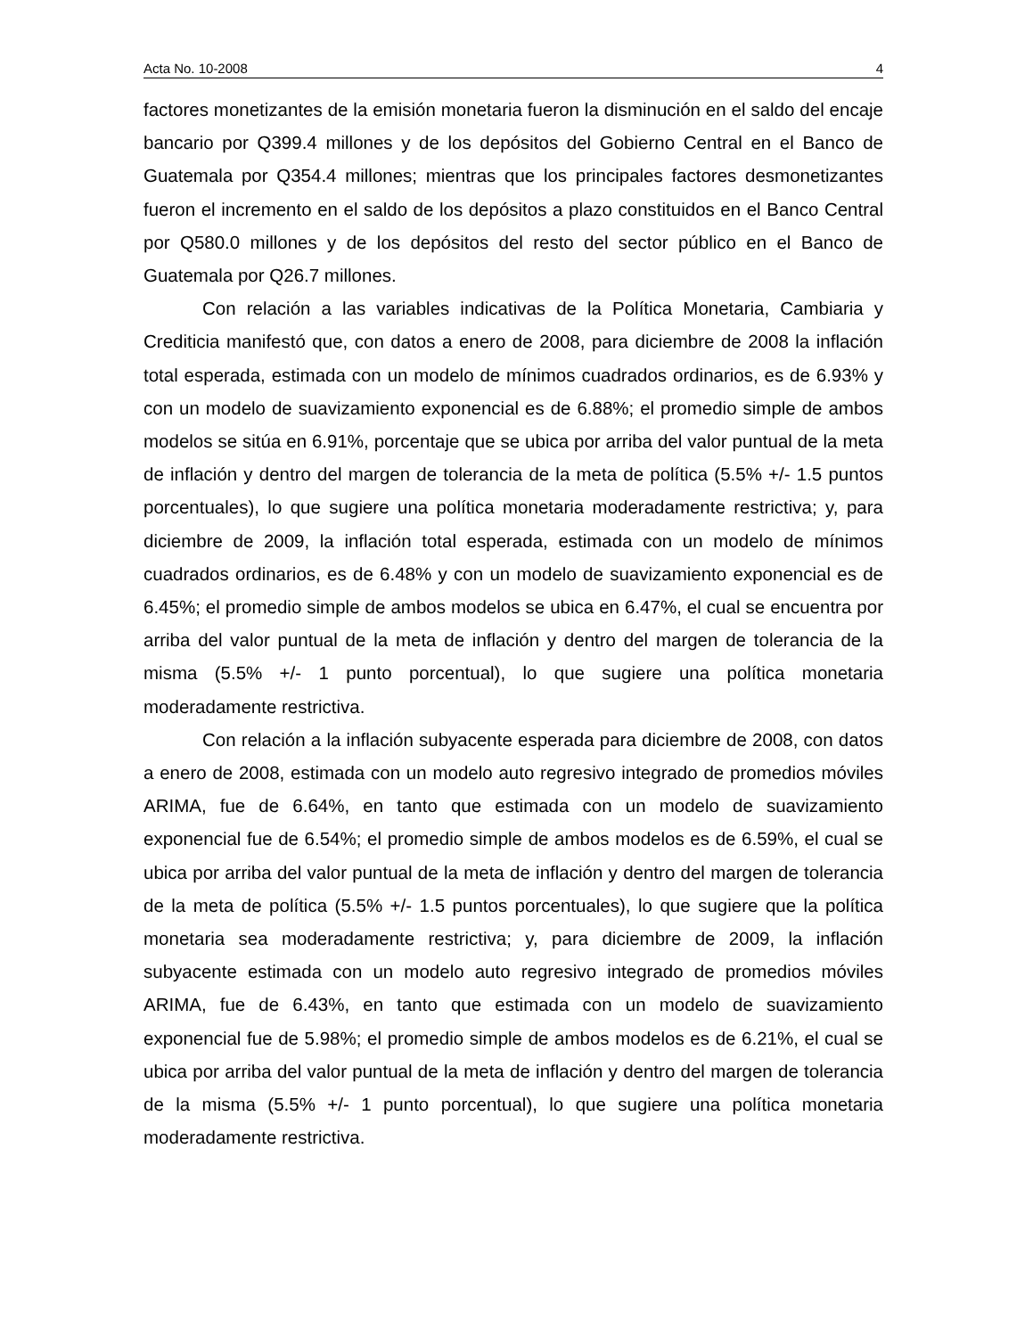Acta No. 10-2008 4
factores monetizantes de la emisión monetaria fueron la disminución en el saldo del encaje bancario por Q399.4 millones y de los depósitos del Gobierno Central en el Banco de Guatemala por Q354.4 millones; mientras que los principales factores desmonetizantes fueron el incremento en el saldo de los depósitos a plazo constituidos en el Banco Central por Q580.0 millones y de los depósitos del resto del sector público en el Banco de Guatemala por Q26.7 millones.
Con relación a las variables indicativas de la Política Monetaria, Cambiaria y Crediticia manifestó que, con datos a enero de 2008, para diciembre de 2008 la inflación total esperada, estimada con un modelo de mínimos cuadrados ordinarios, es de 6.93% y con un modelo de suavizamiento exponencial es de 6.88%; el promedio simple de ambos modelos se sitúa en 6.91%, porcentaje que se ubica por arriba del valor puntual de la meta de inflación y dentro del margen de tolerancia de la meta de política (5.5% +/- 1.5 puntos porcentuales), lo que sugiere una política monetaria moderadamente restrictiva; y, para diciembre de 2009, la inflación total esperada, estimada con un modelo de mínimos cuadrados ordinarios, es de 6.48% y con un modelo de suavizamiento exponencial es de 6.45%; el promedio simple de ambos modelos se ubica en 6.47%, el cual se encuentra por arriba del valor puntual de la meta de inflación y dentro del margen de tolerancia de la misma (5.5% +/- 1 punto porcentual), lo que sugiere una política monetaria moderadamente restrictiva.
Con relación a la inflación subyacente esperada para diciembre de 2008, con datos a enero de 2008, estimada con un modelo auto regresivo integrado de promedios móviles ARIMA, fue de 6.64%, en tanto que estimada con un modelo de suavizamiento exponencial fue de 6.54%; el promedio simple de ambos modelos es de 6.59%, el cual se ubica por arriba del valor puntual de la meta de inflación y dentro del margen de tolerancia de la meta de política (5.5% +/- 1.5 puntos porcentuales), lo que sugiere que la política monetaria sea moderadamente restrictiva; y, para diciembre de 2009, la inflación subyacente estimada con un modelo auto regresivo integrado de promedios móviles ARIMA, fue de 6.43%, en tanto que estimada con un modelo de suavizamiento exponencial fue de 5.98%; el promedio simple de ambos modelos es de 6.21%, el cual se ubica por arriba del valor puntual de la meta de inflación y dentro del margen de tolerancia de la misma (5.5% +/- 1 punto porcentual), lo que sugiere una política monetaria moderadamente restrictiva.